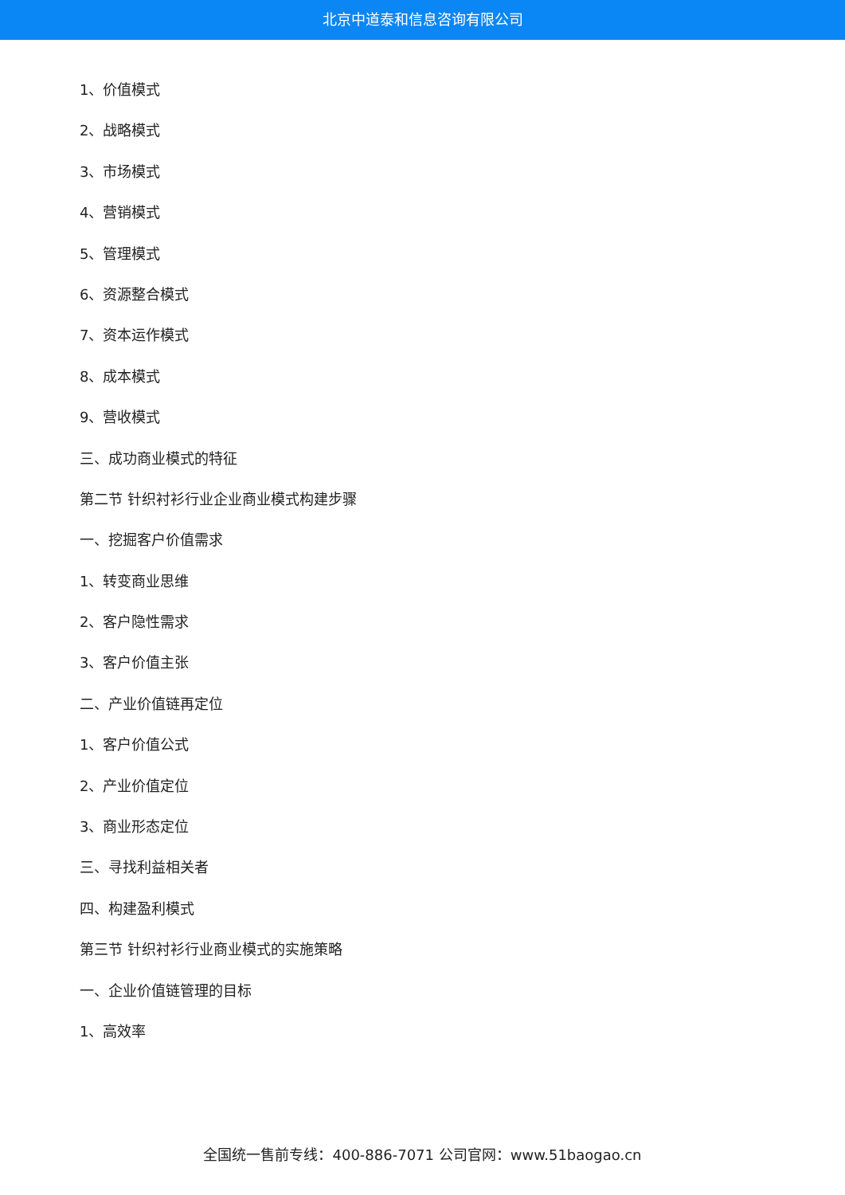北京中道泰和信息咨询有限公司
1、价值模式
2、战略模式
3、市场模式
4、营销模式
5、管理模式
6、资源整合模式
7、资本运作模式
8、成本模式
9、营收模式
三、成功商业模式的特征
第二节 针织衬衫行业企业商业模式构建步骤
一、挖掘客户价值需求
1、转变商业思维
2、客户隐性需求
3、客户价值主张
二、产业价值链再定位
1、客户价值公式
2、产业价值定位
3、商业形态定位
三、寻找利益相关者
四、构建盈利模式
第三节 针织衬衫行业商业模式的实施策略
一、企业价值链管理的目标
1、高效率
全国统一售前专线：400-886-7071 公司官网：www.51baogao.cn